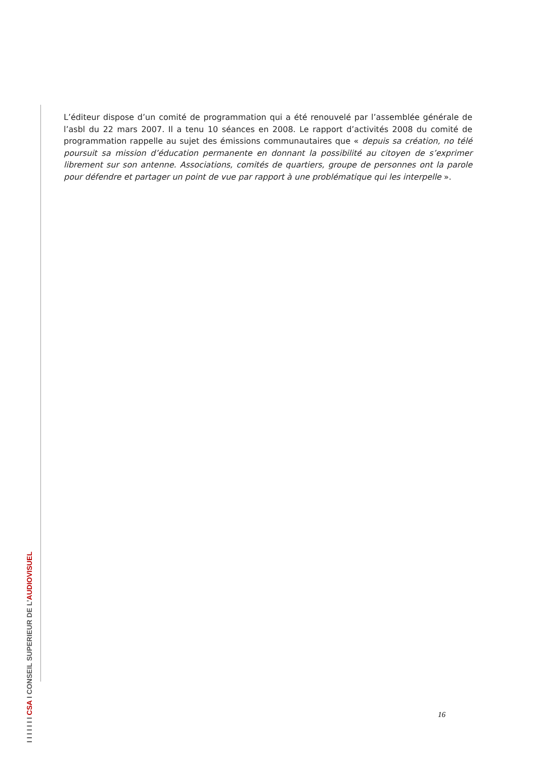L’éditeur dispose d’un comité de programmation qui a été renouvelé par l’assemblée générale de l’asbl du 22 mars 2007. Il a tenu 10 séances en 2008. Le rapport d’activités 2008 du comité de programmation rappelle au sujet des émissions communautaires que « depuis sa création, no télé poursuit sa mission d’éducation permanente en donnant la possibilité au citoyen de s’exprimer librement sur son antenne. Associations, comités de quartiers, groupe de personnes ont la parole pour défendre et partager un point de vue par rapport à une problématique qui les interpelle ».
I I I I I I I CSA I CONSEIL SUPERIEUR DE L’AUDIOVISUEL
16